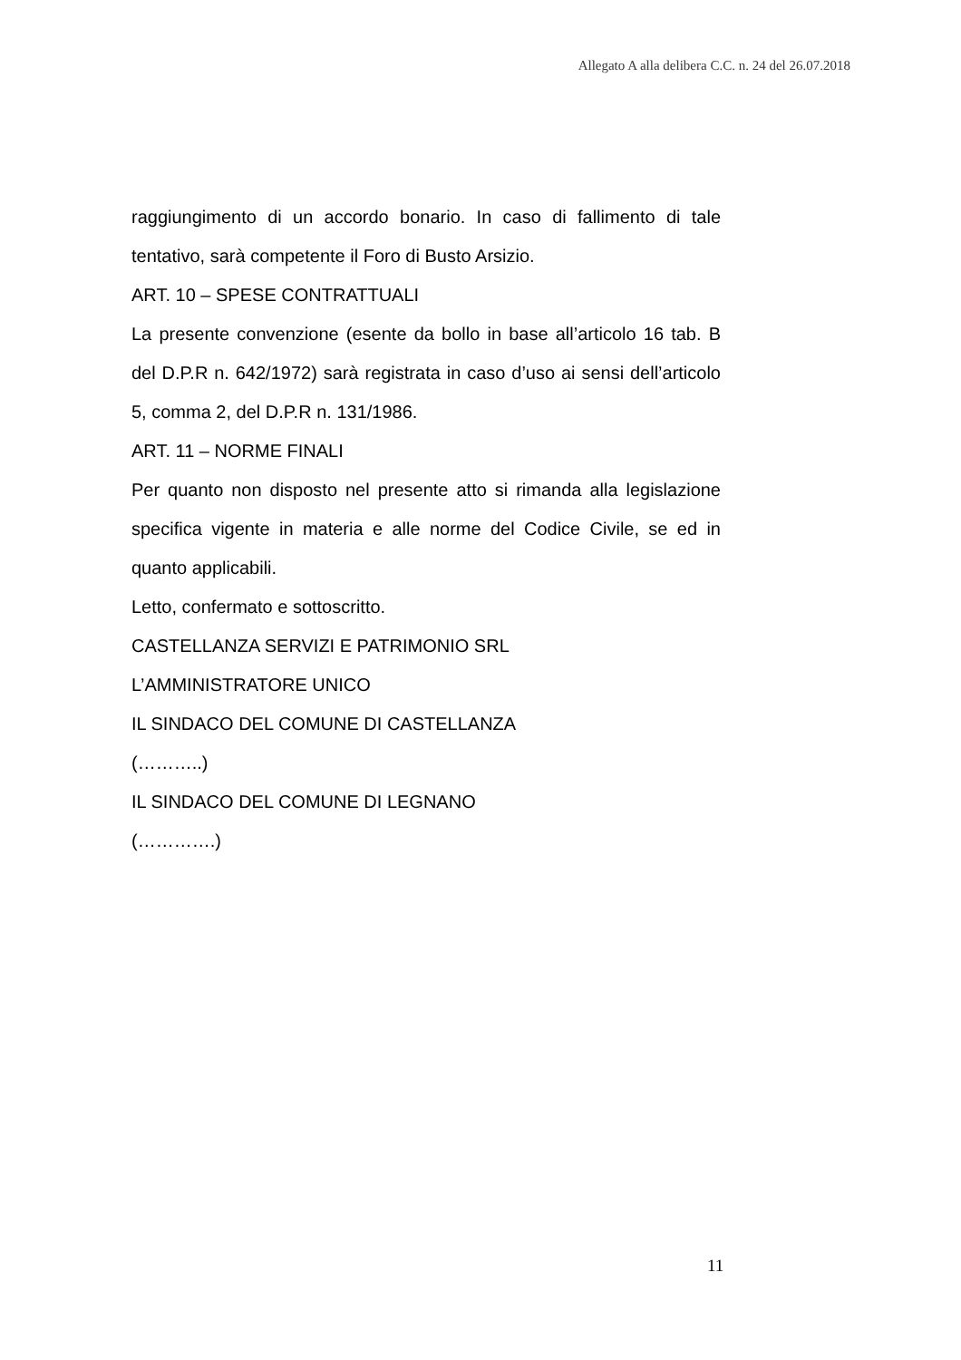Allegato A alla delibera C.C. n. 24 del 26.07.2018
raggiungimento di un accordo bonario. In caso di fallimento di tale tentativo, sarà competente il Foro di Busto Arsizio.
ART. 10 – SPESE CONTRATTUALI
La presente convenzione (esente da bollo in base all’articolo 16 tab. B del D.P.R n. 642/1972) sarà registrata in caso d’uso ai sensi dell’articolo 5, comma 2, del D.P.R n. 131/1986.
ART. 11 – NORME FINALI
Per quanto non disposto nel presente atto si rimanda alla legislazione specifica vigente in materia e alle norme del Codice Civile, se ed in quanto applicabili.
Letto, confermato e sottoscritto.
CASTELLANZA SERVIZI E PATRIMONIO SRL
L’AMMINISTRATORE UNICO
IL SINDACO DEL COMUNE DI CASTELLANZA
(………..)
IL SINDACO DEL COMUNE DI LEGNANO
(………….)
11